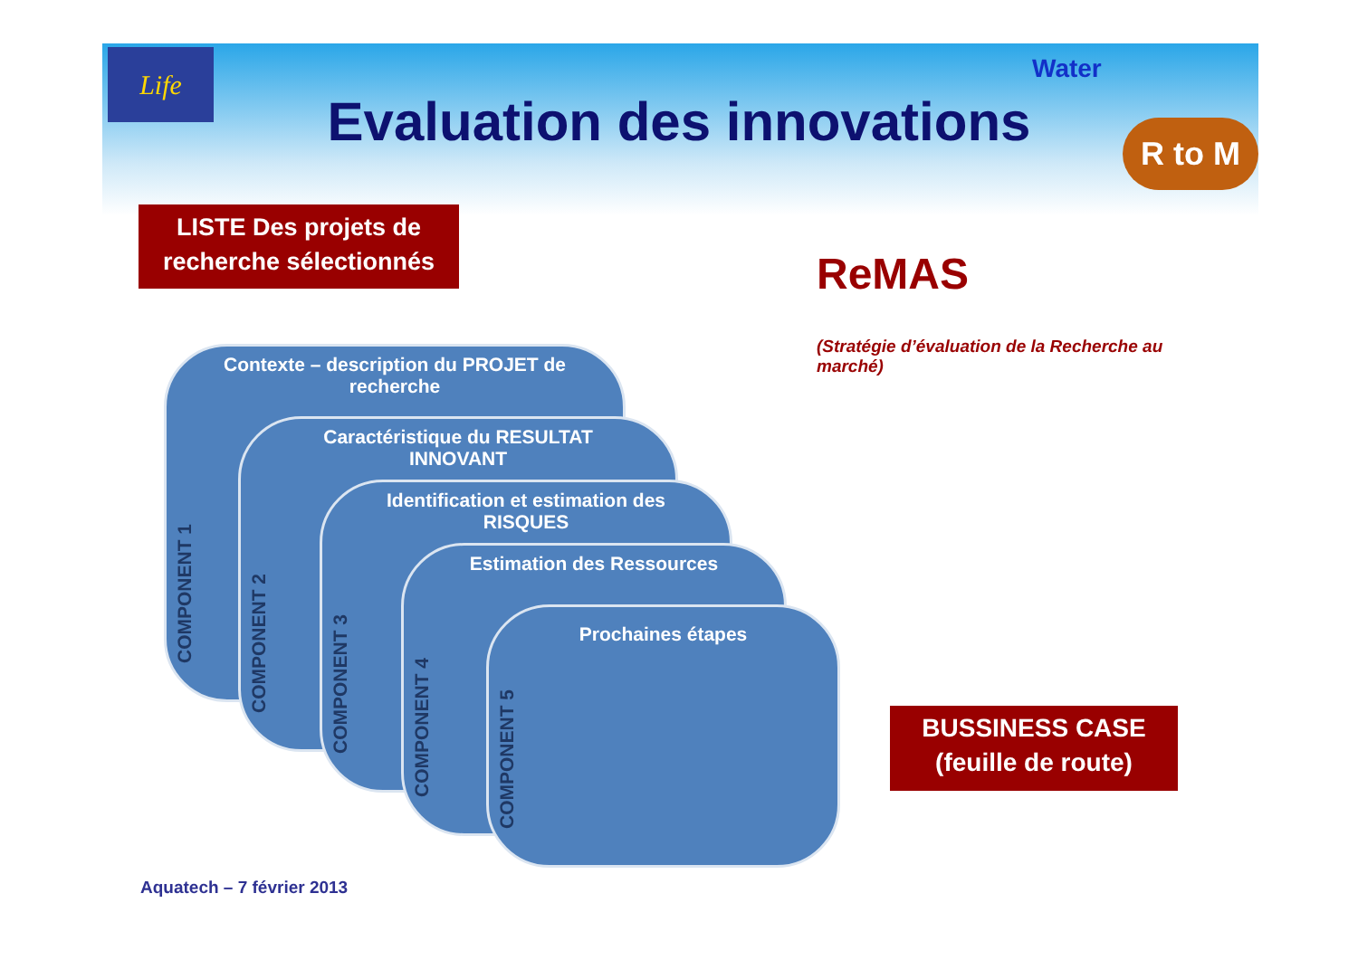Life Water
R to M
Evaluation des innovations
LISTE Des projets de recherche sélectionnés
ReMAS
(Stratégie d’évaluation de la Recherche au marché)
Contexte – description du PROJET de recherche
COMPONENT 1
Caractéristique du RESULTAT INNOVANT
COMPONENT 2
Identification et estimation des RISQUES
COMPONENT 3
Estimation des Ressources
COMPONENT 4
Prochaines étapes
COMPONENT 5
BUSSINESS CASE (feuille de route)
Aquatech – 7 février 2013